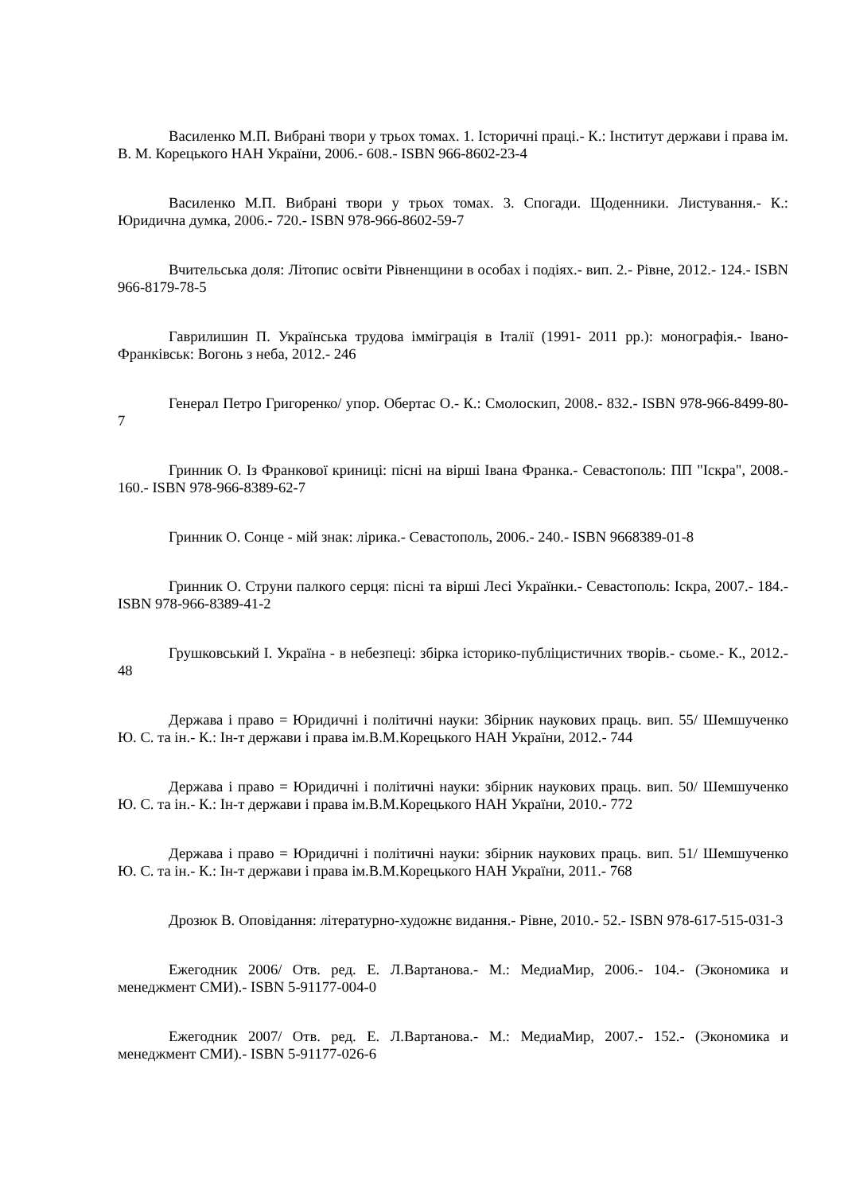Василенко М.П. Вибрані твори у трьох томах. 1. Історичні праці.- К.: Інститут держави і права ім. В. М. Корецького НАН України, 2006.- 608.- ISBN 966-8602-23-4
Василенко М.П. Вибрані твори у трьох томах. 3. Спогади. Щоденники. Листування.- К.: Юридична думка, 2006.- 720.- ISBN 978-966-8602-59-7
Вчительська доля: Літопис освіти Рівненщини в особах і подіях.- вип. 2.- Рівне, 2012.- 124.- ISBN 966-8179-78-5
Гаврилишин П. Українська трудова імміграція в Італії (1991- 2011 рр.): монографія.- Івано-Франківськ: Вогонь з неба, 2012.- 246
Генерал Петро Григоренко/ упор. Обертас О.- К.: Смолоскип, 2008.- 832.- ISBN 978-966-8499-80-7
Гринник О. Із Франкової криниці: пісні на вірші Івана Франка.- Севастополь: ПП "Іскра", 2008.- 160.- ISBN 978-966-8389-62-7
Гринник О. Сонце - мій знак: лірика.- Севастополь, 2006.- 240.- ISBN 9668389-01-8
Гринник О. Струни палкого серця: пісні та вірші Лесі Українки.- Севастополь: Іскра, 2007.- 184.- ISBN 978-966-8389-41-2
Грушковський І. Україна - в небезпеці: збірка історико-публіцистичних творів.- сьоме.- К., 2012.- 48
Держава і право = Юридичні і політичні науки: Збірник наукових праць. вип. 55/ Шемшученко Ю. С. та ін.- К.: Ін-т держави і права ім.В.М.Корецького НАН України, 2012.- 744
Держава і право = Юридичні і політичні науки: збірник наукових праць. вип. 50/ Шемшученко Ю. С. та ін.- К.: Ін-т держави і права ім.В.М.Корецького НАН України, 2010.- 772
Держава і право = Юридичні і політичні науки: збірник наукових праць. вип. 51/ Шемшученко Ю. С. та ін.- К.: Ін-т держави і права ім.В.М.Корецького НАН України, 2011.- 768
Дрозюк В. Оповідання: літературно-художнє видання.- Рівне, 2010.- 52.- ISBN 978-617-515-031-3
Ежегодник 2006/ Отв. ред. Е. Л.Вартанова.- М.: МедиаМир, 2006.- 104.- (Экономика и менеджмент СМИ).- ISBN 5-91177-004-0
Ежегодник 2007/ Отв. ред. Е. Л.Вартанова.- М.: МедиаМир, 2007.- 152.- (Экономика и менеджмент СМИ).- ISBN 5-91177-026-6